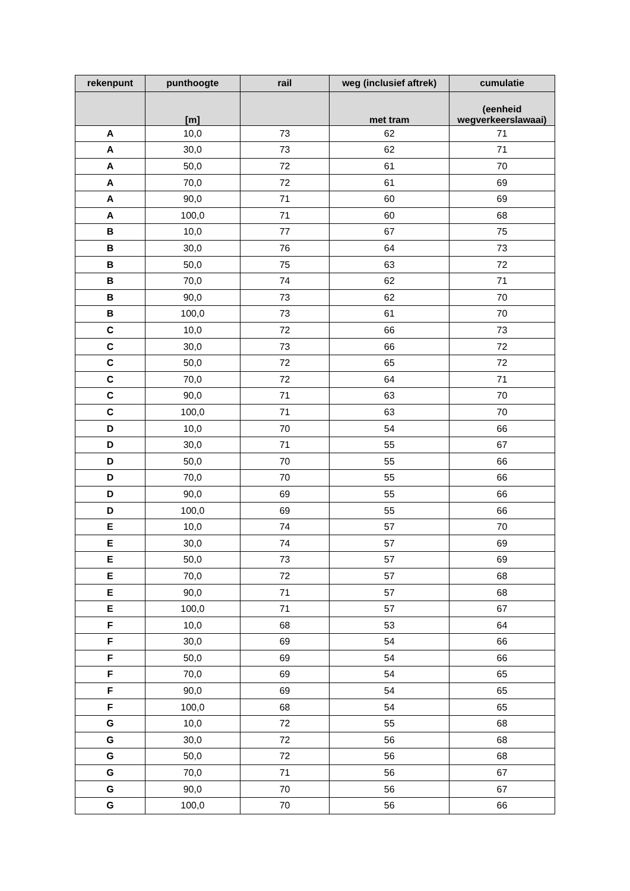| rekenpunt | punthoogte | rail | weg (inclusief aftrek) | cumulatie |
| --- | --- | --- | --- | --- |
| | [m] | | met tram | (eenheid wegverkeerslawaai) |
| A | 10,0 | 73 | 62 | 71 |
| A | 30,0 | 73 | 62 | 71 |
| A | 50,0 | 72 | 61 | 70 |
| A | 70,0 | 72 | 61 | 69 |
| A | 90,0 | 71 | 60 | 69 |
| A | 100,0 | 71 | 60 | 68 |
| B | 10,0 | 77 | 67 | 75 |
| B | 30,0 | 76 | 64 | 73 |
| B | 50,0 | 75 | 63 | 72 |
| B | 70,0 | 74 | 62 | 71 |
| B | 90,0 | 73 | 62 | 70 |
| B | 100,0 | 73 | 61 | 70 |
| C | 10,0 | 72 | 66 | 73 |
| C | 30,0 | 73 | 66 | 72 |
| C | 50,0 | 72 | 65 | 72 |
| C | 70,0 | 72 | 64 | 71 |
| C | 90,0 | 71 | 63 | 70 |
| C | 100,0 | 71 | 63 | 70 |
| D | 10,0 | 70 | 54 | 66 |
| D | 30,0 | 71 | 55 | 67 |
| D | 50,0 | 70 | 55 | 66 |
| D | 70,0 | 70 | 55 | 66 |
| D | 90,0 | 69 | 55 | 66 |
| D | 100,0 | 69 | 55 | 66 |
| E | 10,0 | 74 | 57 | 70 |
| E | 30,0 | 74 | 57 | 69 |
| E | 50,0 | 73 | 57 | 69 |
| E | 70,0 | 72 | 57 | 68 |
| E | 90,0 | 71 | 57 | 68 |
| E | 100,0 | 71 | 57 | 67 |
| F | 10,0 | 68 | 53 | 64 |
| F | 30,0 | 69 | 54 | 66 |
| F | 50,0 | 69 | 54 | 66 |
| F | 70,0 | 69 | 54 | 65 |
| F | 90,0 | 69 | 54 | 65 |
| F | 100,0 | 68 | 54 | 65 |
| G | 10,0 | 72 | 55 | 68 |
| G | 30,0 | 72 | 56 | 68 |
| G | 50,0 | 72 | 56 | 68 |
| G | 70,0 | 71 | 56 | 67 |
| G | 90,0 | 70 | 56 | 67 |
| G | 100,0 | 70 | 56 | 66 |